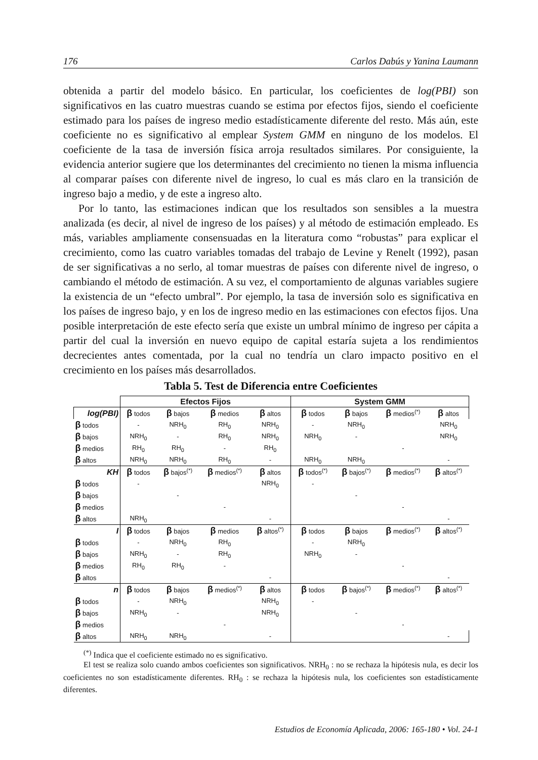176 Carlos Dabús y Yanina Laumann
obtenida a partir del modelo básico. En particular, los coeficientes de log(PBI) son significativos en las cuatro muestras cuando se estima por efectos fijos, siendo el coeficiente estimado para los países de ingreso medio estadísticamente diferente del resto. Más aún, este coeficiente no es significativo al emplear System GMM en ninguno de los modelos. El coeficiente de la tasa de inversión física arroja resultados similares. Por consiguiente, la evidencia anterior sugiere que los determinantes del crecimiento no tienen la misma influencia al comparar países con diferente nivel de ingreso, lo cual es más claro en la transición de ingreso bajo a medio, y de este a ingreso alto.
Por lo tanto, las estimaciones indican que los resultados son sensibles a la muestra analizada (es decir, al nivel de ingreso de los países) y al método de estimación empleado. Es más, variables ampliamente consensuadas en la literatura como “robustas” para explicar el crecimiento, como las cuatro variables tomadas del trabajo de Levine y Renelt (1992), pasan de ser significativas a no serlo, al tomar muestras de países con diferente nivel de ingreso, o cambiando el método de estimación. A su vez, el comportamiento de algunas variables sugiere la existencia de un “efecto umbral”. Por ejemplo, la tasa de inversión solo es significativa en los países de ingreso bajo, y en los de ingreso medio en las estimaciones con efectos fijos. Una posible interpretación de este efecto sería que existe un umbral mínimo de ingreso per cápita a partir del cual la inversión en nuevo equipo de capital estaría sujeta a los rendimientos decrecientes antes comentada, por la cual no tendría un claro impacto positivo en el crecimiento en los países más desarrollados.
Tabla 5. Test de Diferencia entre Coeficientes
| | Efectos Fijos | | | | System GMM | | | |
| log(PBI) | β todos | β bajos | β medios | β altos | β todos | β bajos | β medios<sup>(*)</sup> | β altos |
| β todos | - | NRH<sub>0</sub> | RH<sub>0</sub> | NRH<sub>0</sub> | - | NRH<sub>0</sub> | | NRH<sub>0</sub> |
| β bajos | NRH<sub>0</sub> | - | RH<sub>0</sub> | NRH<sub>0</sub> | NRH<sub>0</sub> | - | | NRH<sub>0</sub> |
| β medios | RH<sub>0</sub> | RH<sub>0</sub> | - | RH<sub>0</sub> | | | - | |
| β altos | NRH<sub>0</sub> | NRH<sub>0</sub> | RH<sub>0</sub> | - | NRH<sub>0</sub> | NRH<sub>0</sub> | | - |
| KH | β todos | β bajos<sup>(*)</sup> | β medios<sup>(*)</sup> | β altos | β todos<sup>(*)</sup> | β bajos<sup>(*)</sup> | β medios<sup>(*)</sup> | β altos<sup>(*)</sup> |
| β todos | - | | | NRH<sub>0</sub> | - | | | |
| β bajos | | - | | | | - | | |
| β medios | | | - | | | | - | |
| β altos | NRH<sub>0</sub> | | | - | | | | - |
| I | β todos | β bajos | β medios | β altos<sup>(*)</sup> | β todos | β bajos | β medios<sup>(*)</sup> | β altos<sup>(*)</sup> |
| β todos | - | NRH<sub>0</sub> | RH<sub>0</sub> | | - | NRH<sub>0</sub> | | |
| β bajos | NRH<sub>0</sub> | - | RH<sub>0</sub> | | NRH<sub>0</sub> | - | | |
| β medios | RH<sub>0</sub> | RH<sub>0</sub> | - | | | | - | |
| β altos | | | | - | | | | - |
| n | β todos | β bajos | β medios<sup>(*)</sup> | β altos | β todos | β bajos<sup>(*)</sup> | β medios<sup>(*)</sup> | β altos<sup>(*)</sup> |
| β todos | - | NRH<sub>0</sub> | | NRH<sub>0</sub> | - | | | |
| β bajos | NRH<sub>0</sub> | - | | NRH<sub>0</sub> | | - | | |
| β medios | | | - | | | | - | |
| β altos | NRH<sub>0</sub> | NRH<sub>0</sub> | | - | | | | - |
<sup>(*)</sup> Indica que el coeficiente estimado no es significativo.
El test se realiza solo cuando ambos coeficientes son significativos. NRH<sub>0</sub> : no se rechaza la hipótesis nula, es decir los coeficientes no son estadísticamente diferentes. RH<sub>0</sub> : se rechaza la hipótesis nula, los coeficientes son estadísticamente diferentes.
Estudios de Economía Aplicada, 2006: 165-180 • Vol. 24-1